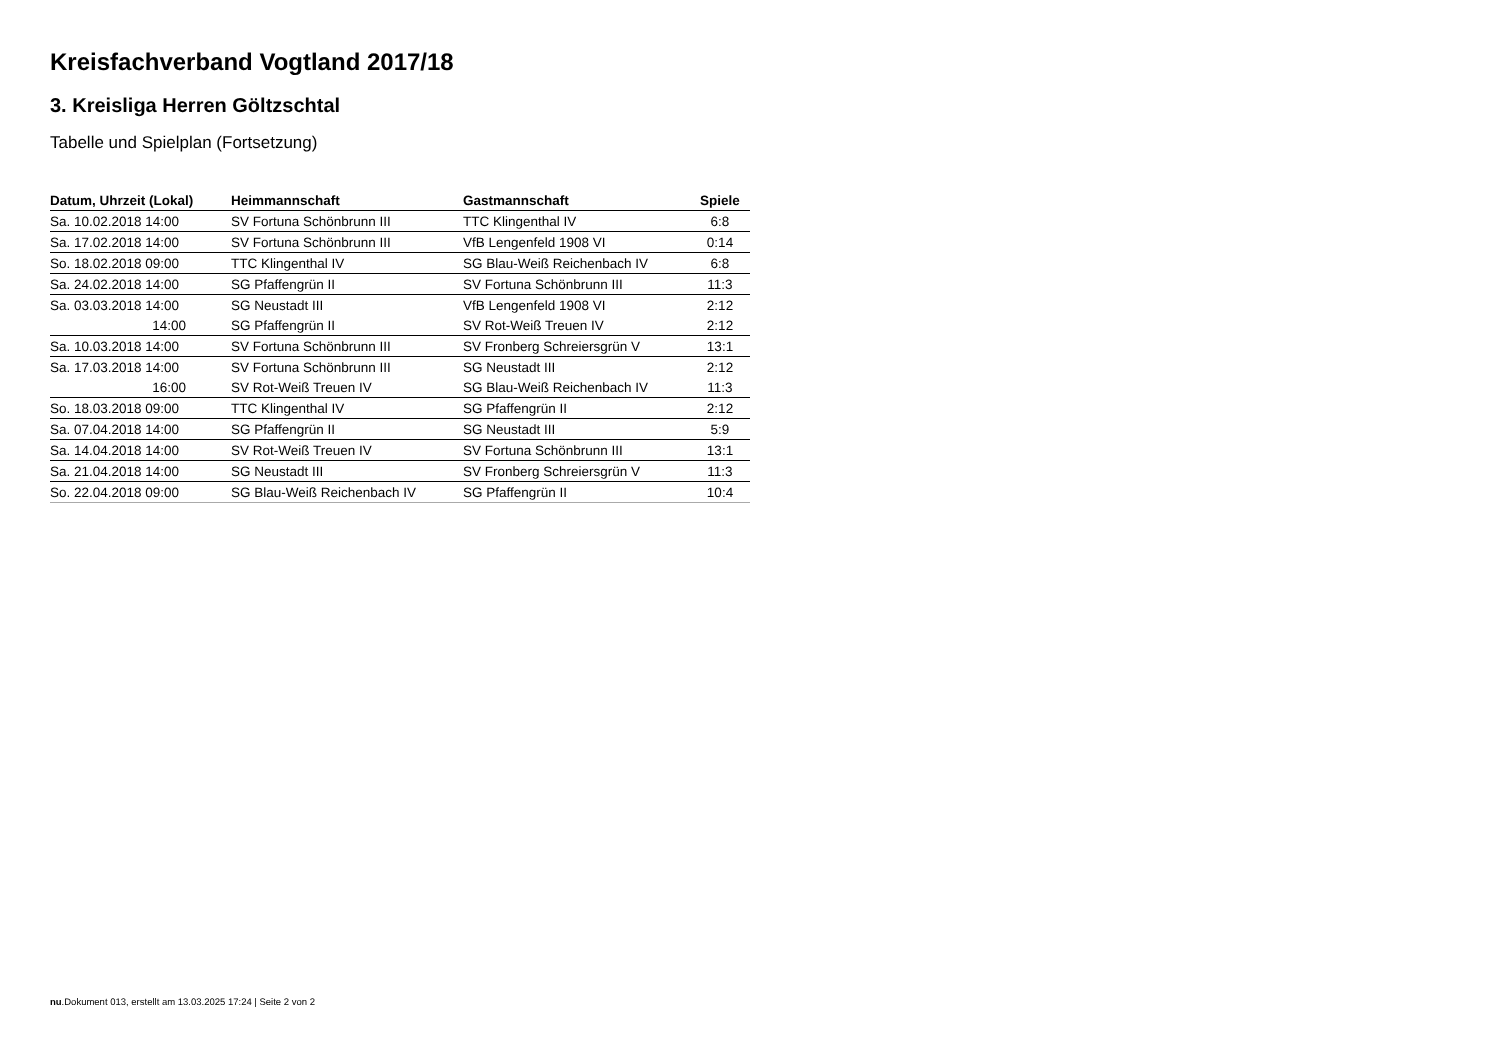Kreisfachverband Vogtland 2017/18
3. Kreisliga Herren Göltzschtal
Tabelle und Spielplan (Fortsetzung)
| Datum, Uhrzeit (Lokal) | Heimmannschaft | Gastmannschaft | Spiele |
| --- | --- | --- | --- |
| Sa. 10.02.2018 14:00 | SV Fortuna Schönbrunn III | TTC Klingenthal IV | 6:8 |
| Sa. 17.02.2018 14:00 | SV Fortuna Schönbrunn III | VfB Lengenfeld 1908 VI | 0:14 |
| So. 18.02.2018 09:00 | TTC Klingenthal IV | SG Blau-Weiß Reichenbach IV | 6:8 |
| Sa. 24.02.2018 14:00 | SG Pfaffengrün II | SV Fortuna Schönbrunn III | 11:3 |
| Sa. 03.03.2018 14:00 | SG Neustadt III | VfB Lengenfeld 1908 VI | 2:12 |
| 14:00 | SG Pfaffengrün II | SV Rot-Weiß Treuen IV | 2:12 |
| Sa. 10.03.2018 14:00 | SV Fortuna Schönbrunn III | SV Fronberg Schreiersgrün V | 13:1 |
| Sa. 17.03.2018 14:00 | SV Fortuna Schönbrunn III | SG Neustadt III | 2:12 |
| 16:00 | SV Rot-Weiß Treuen IV | SG Blau-Weiß Reichenbach IV | 11:3 |
| So. 18.03.2018 09:00 | TTC Klingenthal IV | SG Pfaffengrün II | 2:12 |
| Sa. 07.04.2018 14:00 | SG Pfaffengrün II | SG Neustadt III | 5:9 |
| Sa. 14.04.2018 14:00 | SV Rot-Weiß Treuen IV | SV Fortuna Schönbrunn III | 13:1 |
| Sa. 21.04.2018 14:00 | SG Neustadt III | SV Fronberg Schreiersgrün V | 11:3 |
| So. 22.04.2018 09:00 | SG Blau-Weiß Reichenbach IV | SG Pfaffengrün II | 10:4 |
nu.Dokument 013, erstellt am 13.03.2025 17:24 | Seite 2 von 2